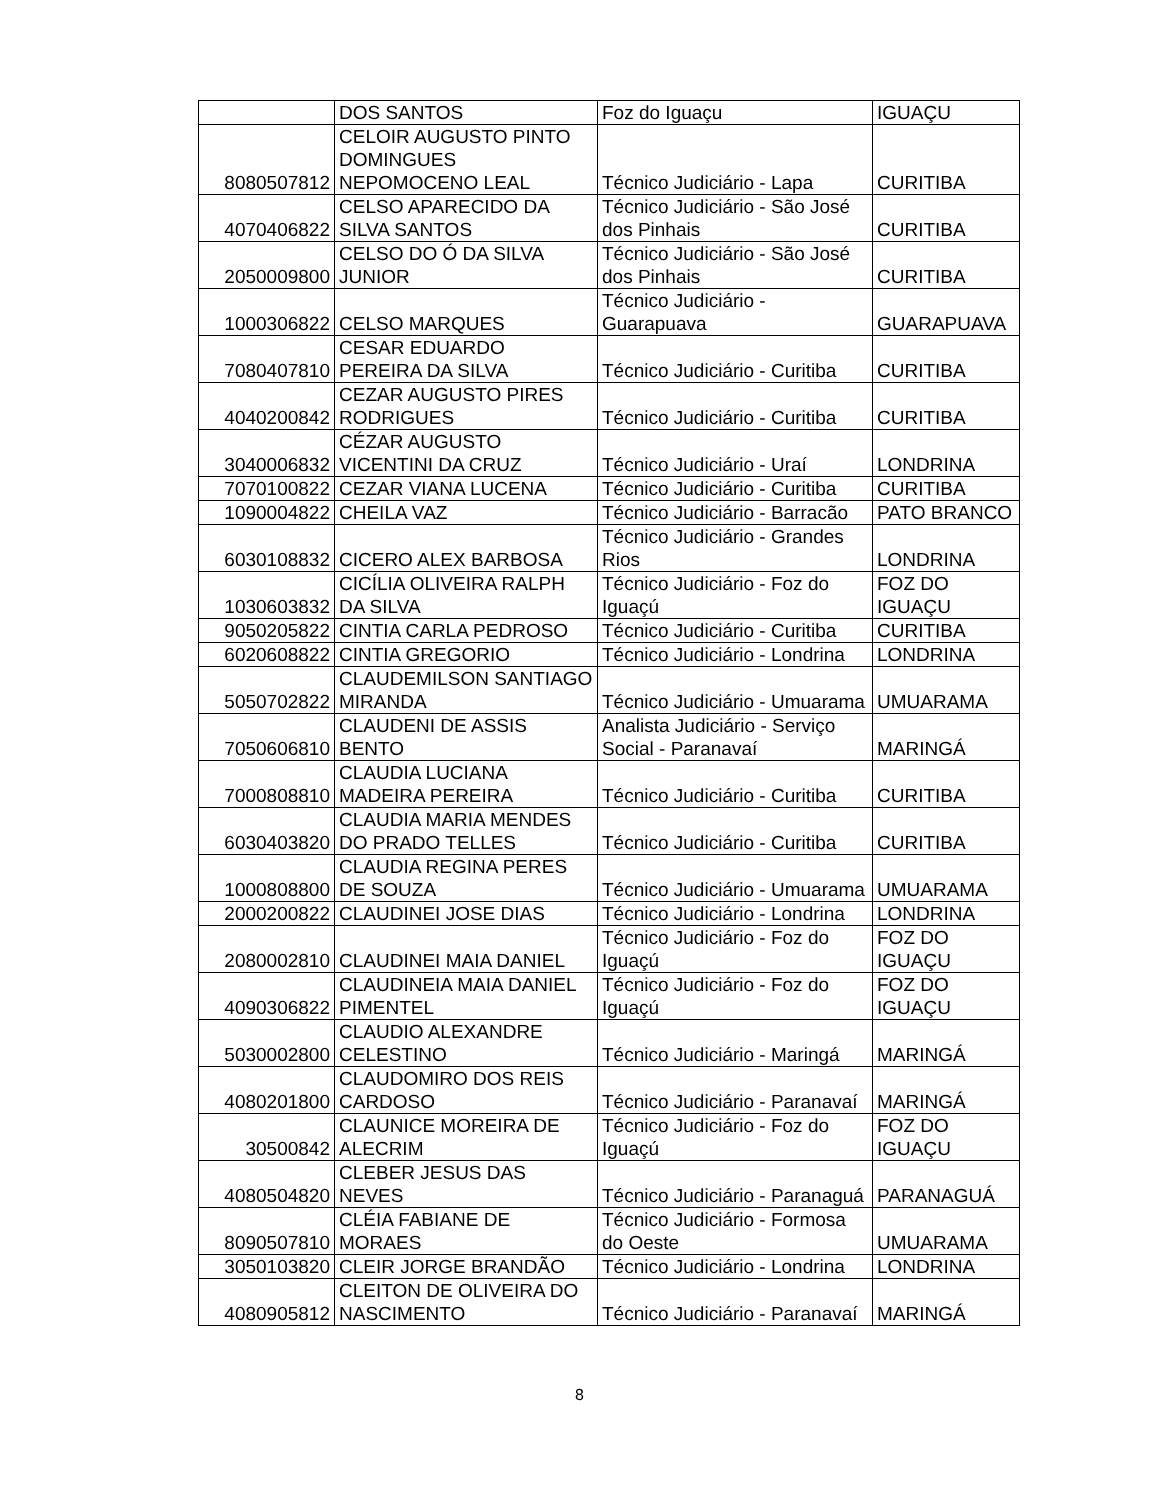| | DOS SANTOS | Foz do Iguaçu | IGUAÇU |
| 8080507812 | CELOIR AUGUSTO PINTO DOMINGUES NEPOMOCENO LEAL | Técnico Judiciário - Lapa | CURITIBA |
| 4070406822 | CELSO APARECIDO DA SILVA SANTOS | Técnico Judiciário - São José dos Pinhais | CURITIBA |
| 2050009800 | CELSO DO Ó DA SILVA JUNIOR | Técnico Judiciário - São José dos Pinhais | CURITIBA |
| 1000306822 | CELSO MARQUES | Técnico Judiciário - Guarapuava | GUARAPUAVA |
| 7080407810 | CESAR EDUARDO PEREIRA DA SILVA | Técnico Judiciário - Curitiba | CURITIBA |
| 4040200842 | CEZAR AUGUSTO PIRES RODRIGUES | Técnico Judiciário - Curitiba | CURITIBA |
| 3040006832 | CÉZAR AUGUSTO VICENTINI DA CRUZ | Técnico Judiciário - Uraí | LONDRINA |
| 7070100822 | CEZAR VIANA LUCENA | Técnico Judiciário - Curitiba | CURITIBA |
| 1090004822 | CHEILA VAZ | Técnico Judiciário - Barracão | PATO BRANCO |
| 6030108832 | CICERO ALEX BARBOSA | Técnico Judiciário - Grandes Rios | LONDRINA |
| 1030603832 | CICÍLIA OLIVEIRA RALPH DA SILVA | Técnico Judiciário - Foz do Iguaçú | FOZ DO IGUAÇU |
| 9050205822 | CINTIA CARLA PEDROSO | Técnico Judiciário - Curitiba | CURITIBA |
| 6020608822 | CINTIA GREGORIO | Técnico Judiciário - Londrina | LONDRINA |
| 5050702822 | CLAUDEMILSON SANTIAGO MIRANDA | Técnico Judiciário - Umuarama | UMUARAMA |
| 7050606810 | CLAUDENI DE ASSIS BENTO | Analista Judiciário - Serviço Social - Paranavaí | MARINGÁ |
| 7000808810 | CLAUDIA LUCIANA MADEIRA PEREIRA | Técnico Judiciário - Curitiba | CURITIBA |
| 6030403820 | CLAUDIA MARIA MENDES DO PRADO TELLES | Técnico Judiciário - Curitiba | CURITIBA |
| 1000808800 | CLAUDIA REGINA PERES DE SOUZA | Técnico Judiciário - Umuarama | UMUARAMA |
| 2000200822 | CLAUDINEI JOSE DIAS | Técnico Judiciário - Londrina | LONDRINA |
| 2080002810 | CLAUDINEI MAIA DANIEL | Técnico Judiciário - Foz do Iguaçú | FOZ DO IGUAÇU |
| 4090306822 | CLAUDINEIA MAIA DANIEL PIMENTEL | Técnico Judiciário - Foz do Iguaçú | FOZ DO IGUAÇU |
| 5030002800 | CLAUDIO ALEXANDRE CELESTINO | Técnico Judiciário - Maringá | MARINGÁ |
| 4080201800 | CLAUDOMIRO DOS REIS CARDOSO | Técnico Judiciário - Paranavaí | MARINGÁ |
| 30500842 | CLAUNICE MOREIRA DE ALECRIM | Técnico Judiciário - Foz do Iguaçú | FOZ DO IGUAÇU |
| 4080504820 | CLEBER JESUS DAS NEVES | Técnico Judiciário - Paranaguá | PARANAGUÁ |
| 8090507810 | CLÉIA FABIANE DE MORAES | Técnico Judiciário - Formosa do Oeste | UMUARAMA |
| 3050103820 | CLEIR JORGE BRANDÃO | Técnico Judiciário - Londrina | LONDRINA |
| 4080905812 | CLEITON DE OLIVEIRA DO NASCIMENTO | Técnico Judiciário - Paranavaí | MARINGÁ |
8